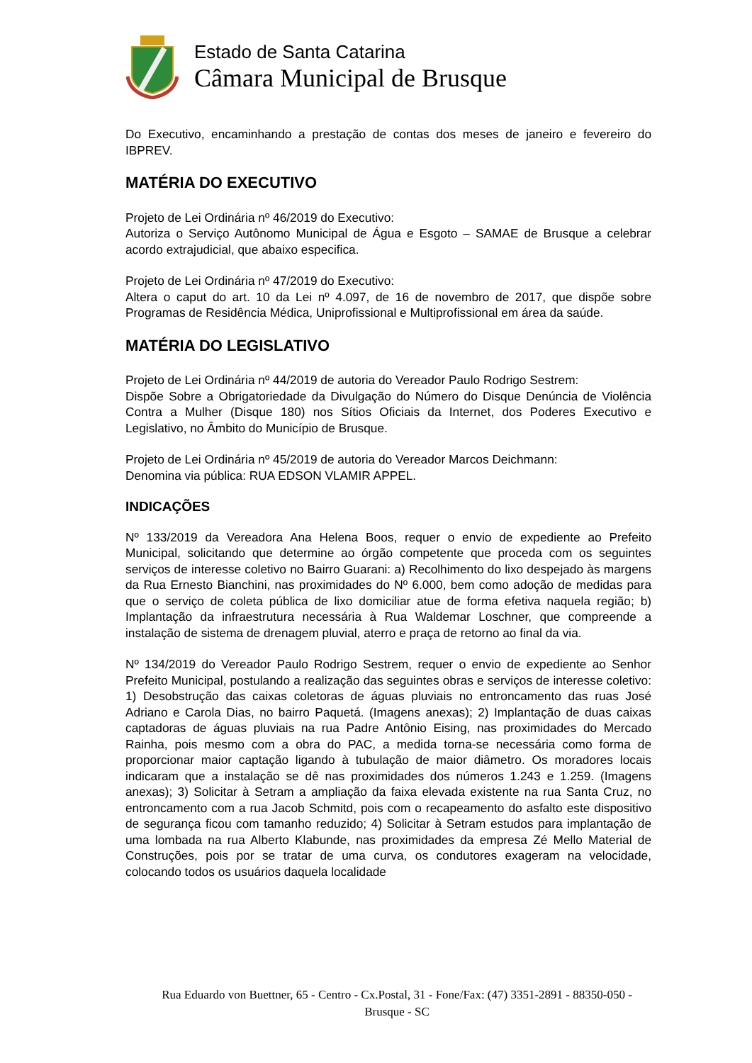Estado de Santa Catarina
Câmara Municipal de Brusque
Do Executivo, encaminhando a prestação de contas dos meses de janeiro e fevereiro do IBPREV.
MATÉRIA DO EXECUTIVO
Projeto de Lei Ordinária nº 46/2019 do Executivo:
Autoriza o Serviço Autônomo Municipal de Água e Esgoto – SAMAE de Brusque a celebrar acordo extrajudicial, que abaixo especifica.
Projeto de Lei Ordinária nº 47/2019 do Executivo:
Altera o caput do art. 10 da Lei nº 4.097, de 16 de novembro de 2017, que dispõe sobre Programas de Residência Médica, Uniprofissional e Multiprofissional em área da saúde.
MATÉRIA DO LEGISLATIVO
Projeto de Lei Ordinária nº 44/2019 de autoria do Vereador Paulo Rodrigo Sestrem:
Dispõe Sobre a Obrigatoriedade da Divulgação do Número do Disque Denúncia de Violência Contra a Mulher (Disque 180) nos Sítios Oficiais da Internet, dos Poderes Executivo e Legislativo, no Âmbito do Município de Brusque.
Projeto de Lei Ordinária nº 45/2019 de autoria do Vereador Marcos Deichmann:
Denomina via pública: RUA EDSON VLAMIR APPEL.
INDICAÇÕES
Nº 133/2019 da Vereadora Ana Helena Boos, requer o envio de expediente ao Prefeito Municipal, solicitando que determine ao órgão competente que proceda com os seguintes serviços de interesse coletivo no Bairro Guarani: a) Recolhimento do lixo despejado às margens da Rua Ernesto Bianchini, nas proximidades do Nº 6.000, bem como adoção de medidas para que o serviço de coleta pública de lixo domiciliar atue de forma efetiva naquela região; b) Implantação da infraestrutura necessária à Rua Waldemar Loschner, que compreende a instalação de sistema de drenagem pluvial, aterro e praça de retorno ao final da via.
Nº 134/2019 do Vereador Paulo Rodrigo Sestrem, requer o envio de expediente ao Senhor Prefeito Municipal, postulando a realização das seguintes obras e serviços de interesse coletivo: 1) Desobstrução das caixas coletoras de águas pluviais no entroncamento das ruas José Adriano e Carola Dias, no bairro Paquetá. (Imagens anexas); 2) Implantação de duas caixas captadoras de águas pluviais na rua Padre Antônio Eising, nas proximidades do Mercado Rainha, pois mesmo com a obra do PAC, a medida torna-se necessária como forma de proporcionar maior captação ligando à tubulação de maior diâmetro. Os moradores locais indicaram que a instalação se dê nas proximidades dos números 1.243 e 1.259. (Imagens anexas); 3) Solicitar à Setram a ampliação da faixa elevada existente na rua Santa Cruz, no entroncamento com a rua Jacob Schmitd, pois com o recapeamento do asfalto este dispositivo de segurança ficou com tamanho reduzido; 4) Solicitar à Setram estudos para implantação de uma lombada na rua Alberto Klabunde, nas proximidades da empresa Zé Mello Material de Construções, pois por se tratar de uma curva, os condutores exageram na velocidade, colocando todos os usuários daquela localidade
Rua Eduardo von Buettner, 65 - Centro - Cx.Postal, 31 - Fone/Fax: (47) 3351-2891 - 88350-050 -
Brusque - SC